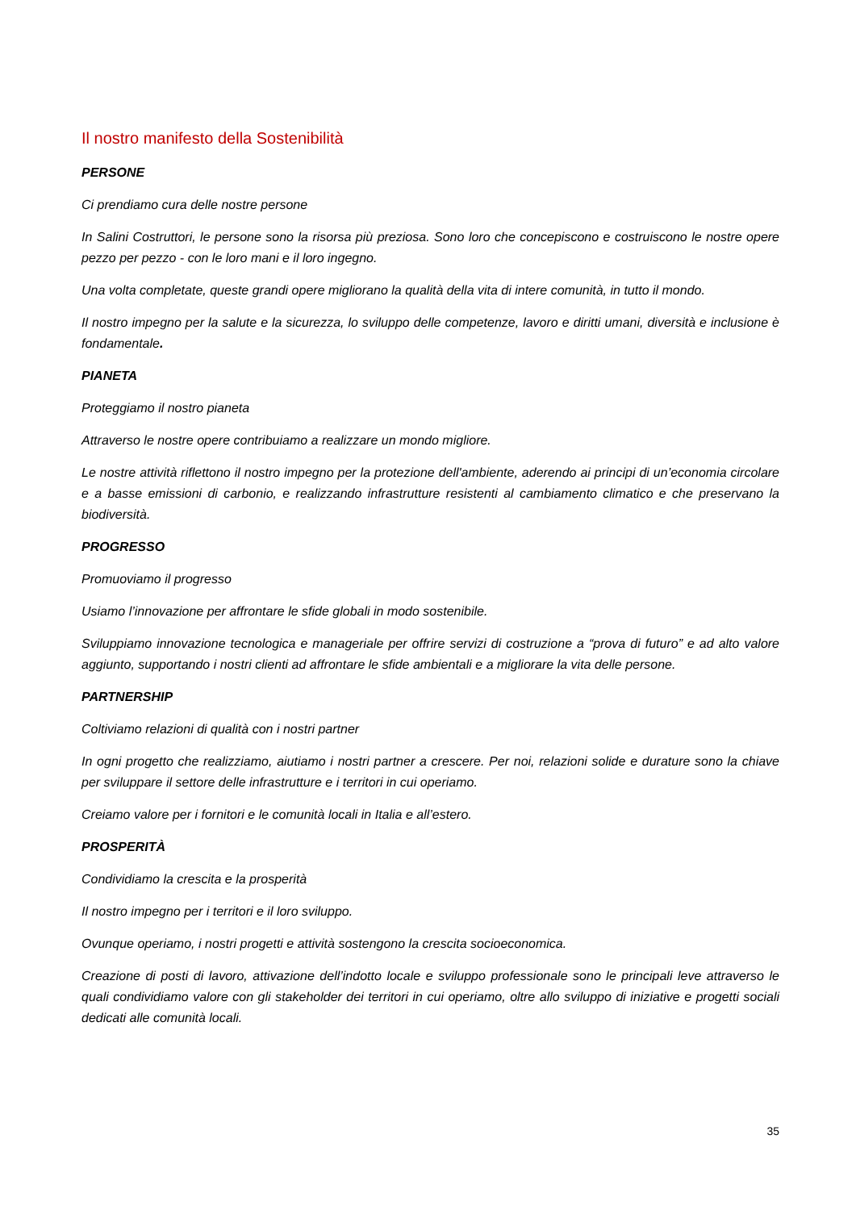Il nostro manifesto della Sostenibilità
PERSONE
Ci prendiamo cura delle nostre persone
In Salini Costruttori, le persone sono la risorsa più preziosa. Sono loro che concepiscono e costruiscono le nostre opere pezzo per pezzo - con le loro mani e il loro ingegno.
Una volta completate, queste grandi opere migliorano la qualità della vita di intere comunità, in tutto il mondo.
Il nostro impegno per la salute e la sicurezza, lo sviluppo delle competenze, lavoro e diritti umani, diversità e inclusione è fondamentale.
PIANETA
Proteggiamo il nostro pianeta
Attraverso le nostre opere contribuiamo a realizzare un mondo migliore.
Le nostre attività riflettono il nostro impegno per la protezione dell'ambiente, aderendo ai principi di un’economia circolare e a basse emissioni di carbonio, e realizzando infrastrutture resistenti al cambiamento climatico e che preservano la biodiversità.
PROGRESSO
Promuoviamo il progresso
Usiamo l’innovazione per affrontare le sfide globali in modo sostenibile.
Sviluppiamo innovazione tecnologica e manageriale per offrire servizi di costruzione a “prova di futuro” e ad alto valore aggiunto, supportando i nostri clienti ad affrontare le sfide ambientali e a migliorare la vita delle persone.
PARTNERSHIP
Coltiviamo relazioni di qualità con i nostri partner
In ogni progetto che realizziamo, aiutiamo i nostri partner a crescere. Per noi, relazioni solide e durature sono la chiave per sviluppare il settore delle infrastrutture e i territori in cui operiamo.
Creiamo valore per i fornitori e le comunità locali in Italia e all’estero.
PROSPERITÀ
Condividiamo la crescita e la prosperità
Il nostro impegno per i territori e il loro sviluppo.
Ovunque operiamo, i nostri progetti e attività sostengono la crescita socioeconomica.
Creazione di posti di lavoro, attivazione dell’indotto locale e sviluppo professionale sono le principali leve attraverso le quali condividiamo valore con gli stakeholder dei territori in cui operiamo, oltre allo sviluppo di iniziative e progetti sociali dedicati alle comunità locali.
35